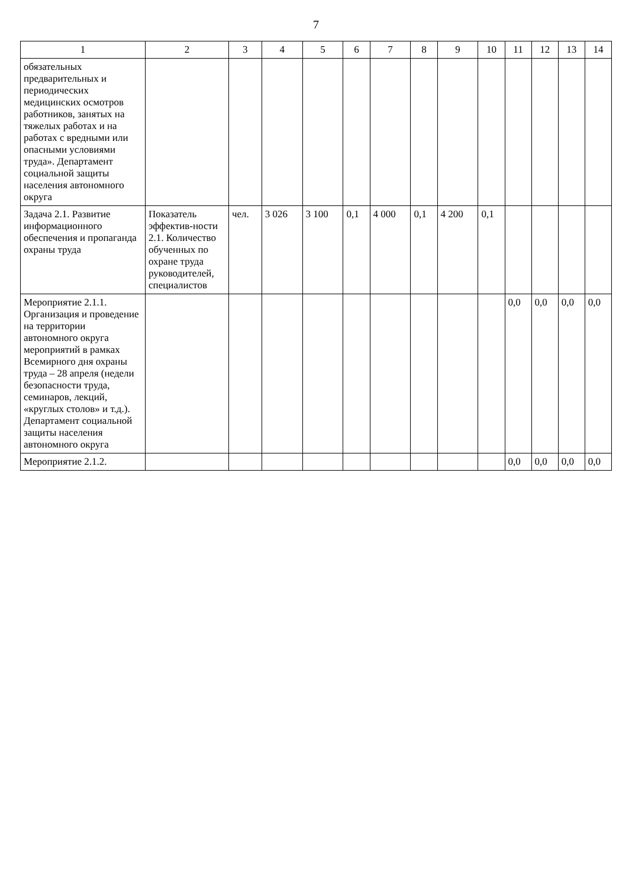7
| 1 | 2 | 3 | 4 | 5 | 6 | 7 | 8 | 9 | 10 | 11 | 12 | 13 | 14 |
| --- | --- | --- | --- | --- | --- | --- | --- | --- | --- | --- | --- | --- | --- |
| обязательных предварительных и периодических медицинских осмотров работников, занятых на тяжелых работах и на работах с вредными или опасными условиями труда». Департамент социальной защиты населения автономного округа | | | | | | | | | | | | | |
| Задача 2.1. Развитие информационного обеспечения и пропаганда охраны труда | Показатель эффектив-ности 2.1. Количество обученных по охране труда руководителей, специалистов | чел. | 3 026 | 3 100 | 0,1 | 4 000 | 0,1 | 4 200 | 0,1 | | | | |
| Мероприятие 2.1.1. Организация и проведение на территории автономного округа мероприятий в рамках Всемирного дня охраны труда – 28 апреля (недели безопасности труда, семинаров, лекций, «круглых столов» и т.д.). Департамент социальной защиты населения автономного округа | | | | | | | | | | 0,0 | 0,0 | 0,0 | 0,0 |
| Мероприятие 2.1.2. | | | | | | | | | | 0,0 | 0,0 | 0,0 | 0,0 |